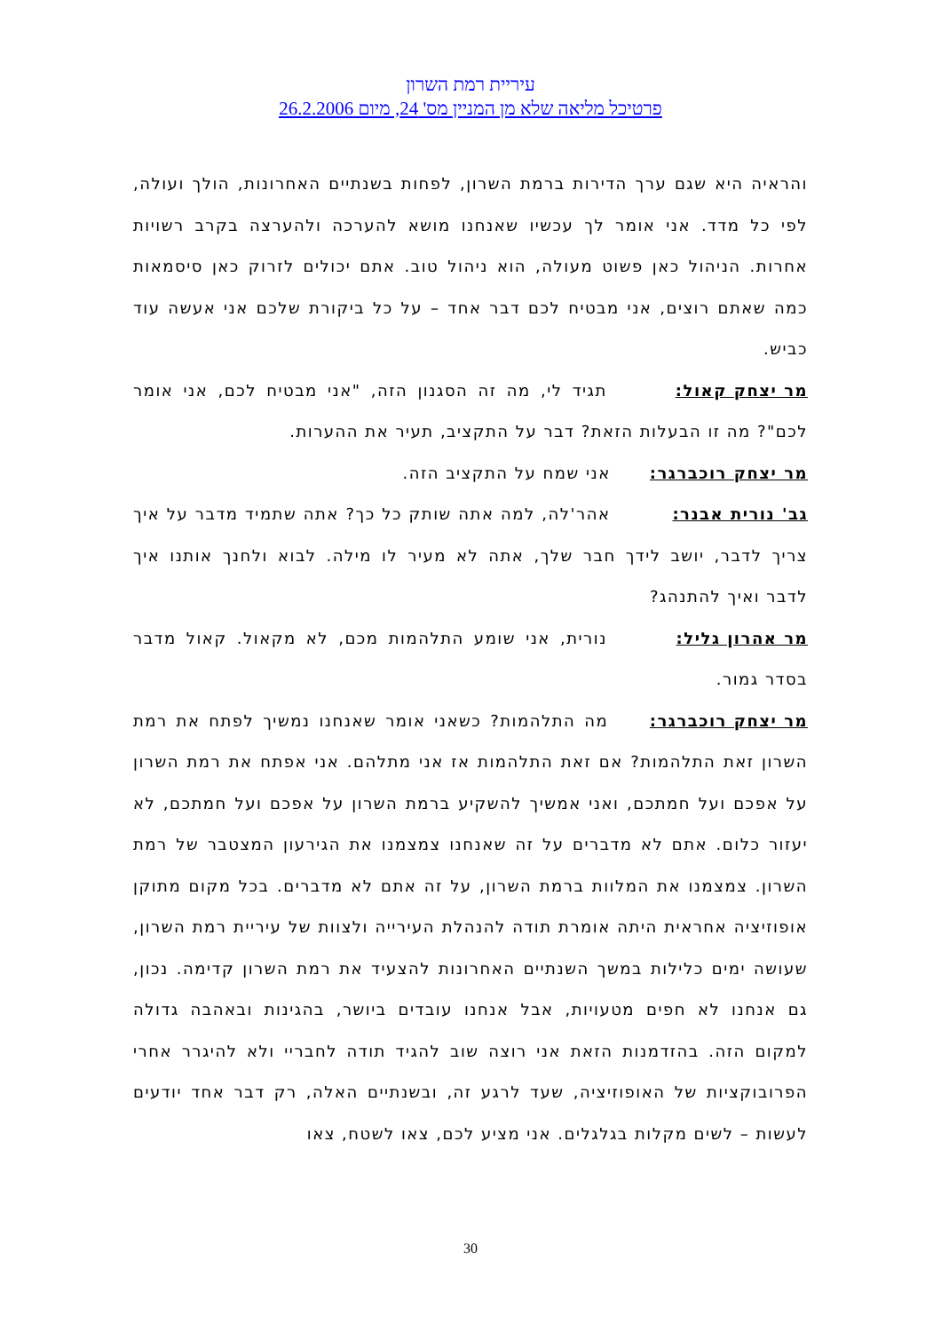עיריית רמת השרון
פרטיכל מליאה שלא מן המניין מס' 24, מיום 26.2.2006
והראיה היא שגם ערך הדירות ברמת השרון, לפחות בשנתיים האחרונות, הולך ועולה, לפי כל מדד. אני אומר לך עכשיו שאנחנו מושא להערכה ולהערצה בקרב רשויות אחרות. הניהול כאן פשוט מעולה, הוא ניהול טוב. אתם יכולים לזרוק כאן סיסמאות כמה שאתם רוצים, אני מבטיח לכם דבר אחד – על כל ביקורת שלכם אני אעשה עוד כביש.
מר יצחק קאול: תגיד לי, מה זה הסגנון הזה, "אני מבטיח לכם, אני אומר לכם"? מה זו הבעלות הזאת? דבר על התקציב, תעיר את ההערות.
מר יצחק רוכברגר: אני שמח על התקציב הזה.
גב' נורית אבנר: אהר'לה, למה אתה שותק כל כך? אתה שתמיד מדבר על איך צריך לדבר, יושב לידך חבר שלך, אתה לא מעיר לו מילה. לבוא ולחנך אותנו איך לדבר ואיך להתנהג?
מר אהרון גליל: נורית, אני שומע התלהמות מכם, לא מקאול. קאול מדבר בסדר גמור.
מר יצחק רוכברגר: מה התלהמות? כשאני אומר שאנחנו נמשיך לפתח את רמת השרון זאת התלהמות? אם זאת התלהמות אז אני מתלהם. אני אפתח את רמת השרון על אפכם ועל חמתכם, ואני אמשיך להשקיע ברמת השרון על אפכם ועל חמתכם, לא יעזור כלום. אתם לא מדברים על זה שאנחנו צמצמנו את הגירעון המצטבר של רמת השרון. צמצמנו את המלוות ברמת השרון, על זה אתם לא מדברים. בכל מקום מתוקן אופוזיציה אחראית היתה אומרת תודה להנהלת העירייה ולצוות של עיריית רמת השרון, שעושה ימים כלילות במשך השנתיים האחרונות להצעיד את רמת השרון קדימה. נכון, גם אנחנו לא חפים מטעויות, אבל אנחנו עובדים ביושר, בהגינות ובאהבה גדולה למקום הזה. בהזדמנות הזאת אני רוצה שוב להגיד תודה לחבריי ולא להיגרר אחרי הפרובוקציות של האופוזיציה, שעד לרגע זה, ובשנתיים האלה, רק דבר אחד יודעים לעשות – לשים מקלות בגלגלים. אני מציע לכם, צאו לשטח, צאו
30